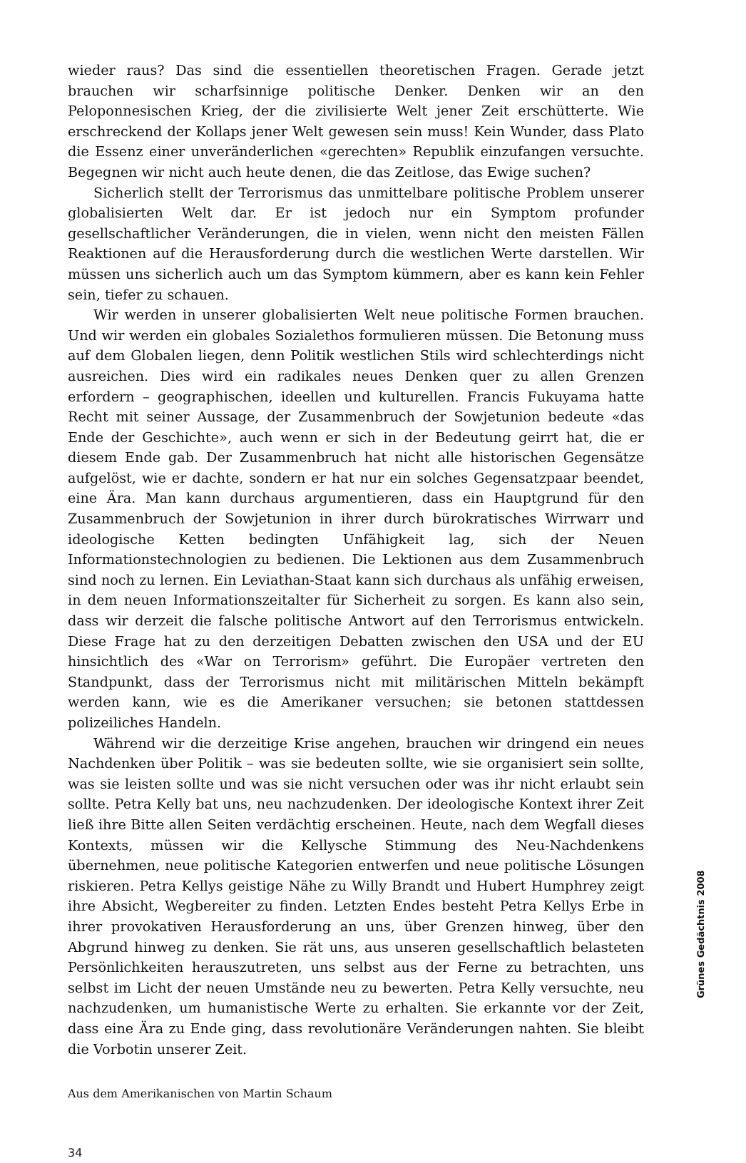wieder raus? Das sind die essentiellen theoretischen Fragen. Gerade jetzt brauchen wir scharfsinnige politische Denker. Denken wir an den Peloponnesischen Krieg, der die zivilisierte Welt jener Zeit erschütterte. Wie erschreckend der Kollaps jener Welt gewesen sein muss! Kein Wunder, dass Plato die Essenz einer unveränderlichen «gerechten» Republik einzufangen versuchte. Begegnen wir nicht auch heute denen, die das Zeitlose, das Ewige suchen?
Sicherlich stellt der Terrorismus das unmittelbare politische Problem unserer globalisierten Welt dar. Er ist jedoch nur ein Symptom profunder gesellschaftlicher Veränderungen, die in vielen, wenn nicht den meisten Fällen Reaktionen auf die Herausforderung durch die westlichen Werte darstellen. Wir müssen uns sicherlich auch um das Symptom kümmern, aber es kann kein Fehler sein, tiefer zu schauen.
Wir werden in unserer globalisierten Welt neue politische Formen brauchen. Und wir werden ein globales Sozialethos formulieren müssen. Die Betonung muss auf dem Globalen liegen, denn Politik westlichen Stils wird schlechterdings nicht ausreichen. Dies wird ein radikales neues Denken quer zu allen Grenzen erfordern – geographischen, ideellen und kulturellen. Francis Fukuyama hatte Recht mit seiner Aussage, der Zusammenbruch der Sowjetunion bedeute «das Ende der Geschichte», auch wenn er sich in der Bedeutung geirrt hat, die er diesem Ende gab. Der Zusammenbruch hat nicht alle historischen Gegensätze aufgelöst, wie er dachte, sondern er hat nur ein solches Gegensatzpaar beendet, eine Ära. Man kann durchaus argumentieren, dass ein Hauptgrund für den Zusammenbruch der Sowjetunion in ihrer durch bürokratisches Wirrwarr und ideologische Ketten bedingten Unfähigkeit lag, sich der Neuen Informationstechnologien zu bedienen. Die Lektionen aus dem Zusammenbruch sind noch zu lernen. Ein Leviathan-Staat kann sich durchaus als unfähig erweisen, in dem neuen Informationszeitalter für Sicherheit zu sorgen. Es kann also sein, dass wir derzeit die falsche politische Antwort auf den Terrorismus entwickeln. Diese Frage hat zu den derzeitigen Debatten zwischen den USA und der EU hinsichtlich des «War on Terrorism» geführt. Die Europäer vertreten den Standpunkt, dass der Terrorismus nicht mit militärischen Mitteln bekämpft werden kann, wie es die Amerikaner versuchen; sie betonen stattdessen polizeiliches Handeln.
Während wir die derzeitige Krise angehen, brauchen wir dringend ein neues Nachdenken über Politik – was sie bedeuten sollte, wie sie organisiert sein sollte, was sie leisten sollte und was sie nicht versuchen oder was ihr nicht erlaubt sein sollte. Petra Kelly bat uns, neu nachzudenken. Der ideologische Kontext ihrer Zeit ließ ihre Bitte allen Seiten verdächtig erscheinen. Heute, nach dem Wegfall dieses Kontexts, müssen wir die Kellysche Stimmung des Neu-Nachdenkens übernehmen, neue politische Kategorien entwerfen und neue politische Lösungen riskieren. Petra Kellys geistige Nähe zu Willy Brandt und Hubert Humphrey zeigt ihre Absicht, Wegbereiter zu finden. Letzten Endes besteht Petra Kellys Erbe in ihrer provokativen Herausforderung an uns, über Grenzen hinweg, über den Abgrund hinweg zu denken. Sie rät uns, aus unseren gesellschaftlich belasteten Persönlichkeiten herauszutreten, uns selbst aus der Ferne zu betrachten, uns selbst im Licht der neuen Umstände neu zu bewerten. Petra Kelly versuchte, neu nachzudenken, um humanistische Werte zu erhalten. Sie erkannte vor der Zeit, dass eine Ära zu Ende ging, dass revolutionäre Veränderungen nahten. Sie bleibt die Vorbotin unserer Zeit.
Aus dem Amerikanischen von Martin Schaum
34
Grünes Gedächtnis 2008